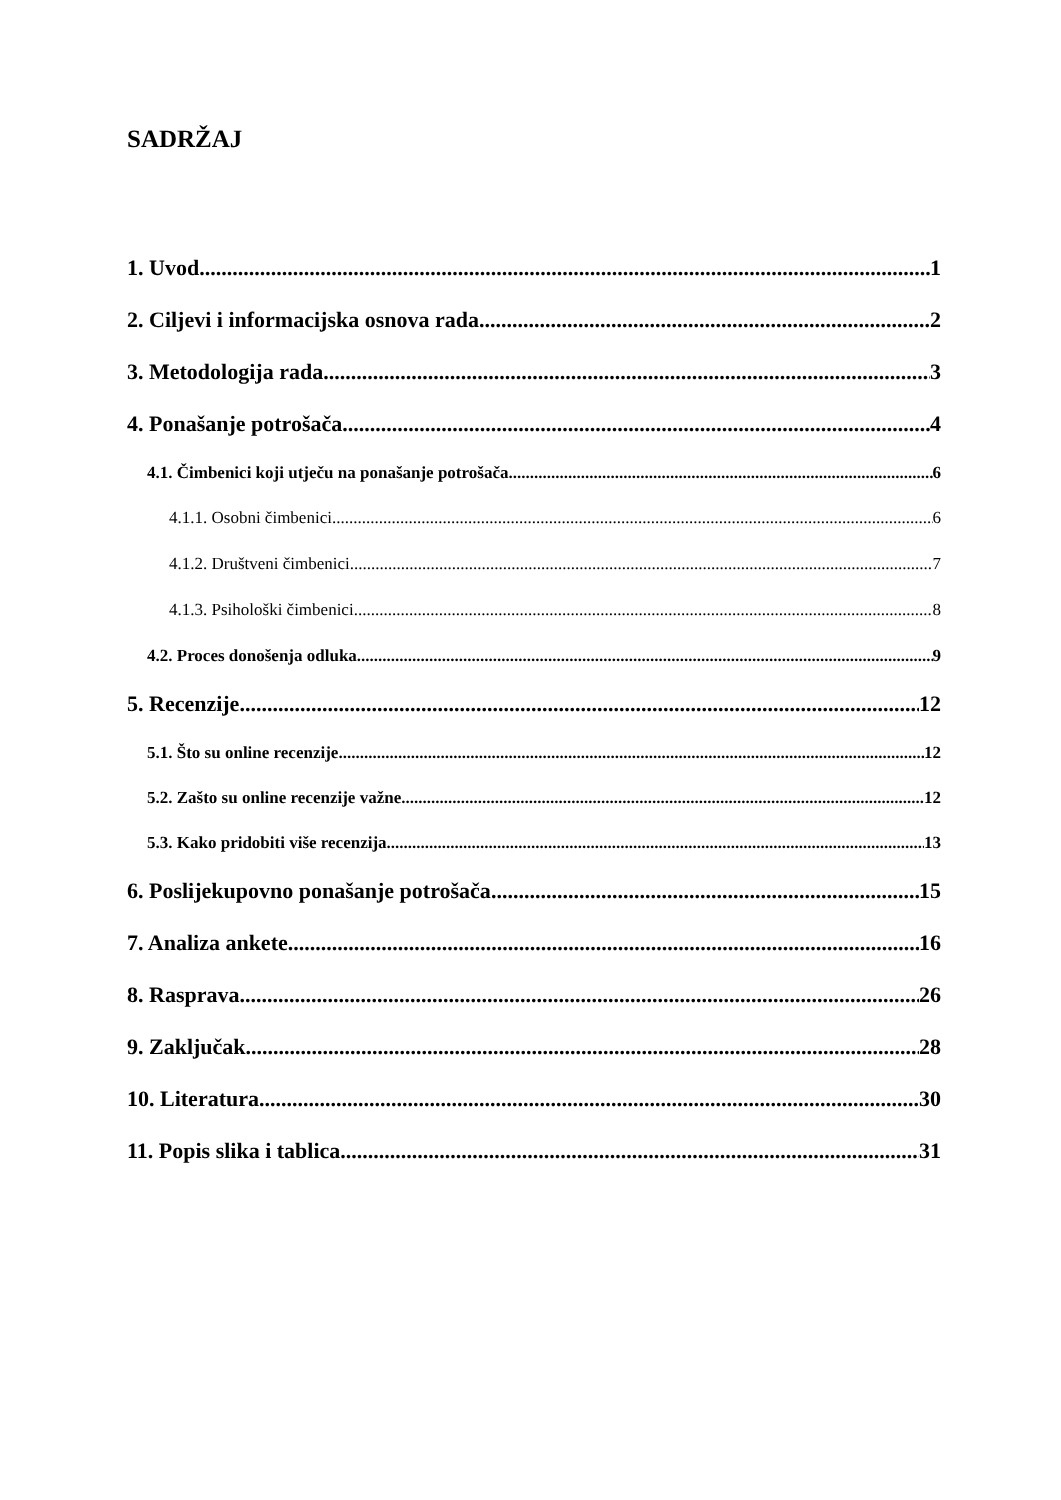SADRŽAJ
1. Uvod 1
2. Ciljevi i informacijska osnova rada 2
3. Metodologija rada 3
4. Ponašanje potrošača 4
4.1. Čimbenici koji utječu na ponašanje potrošača 6
4.1.1. Osobni čimbenici 6
4.1.2. Društveni čimbenici 7
4.1.3. Psihološki čimbenici 8
4.2. Proces donošenja odluka 9
5. Recenzije 12
5.1. Što su online recenzije 12
5.2. Zašto su online recenzije važne 12
5.3. Kako pridobiti više recenzija 13
6. Poslijekupovno ponašanje potrošača 15
7. Analiza ankete 16
8. Rasprava 26
9. Zaključak 28
10. Literatura 30
11. Popis slika i tablica 31